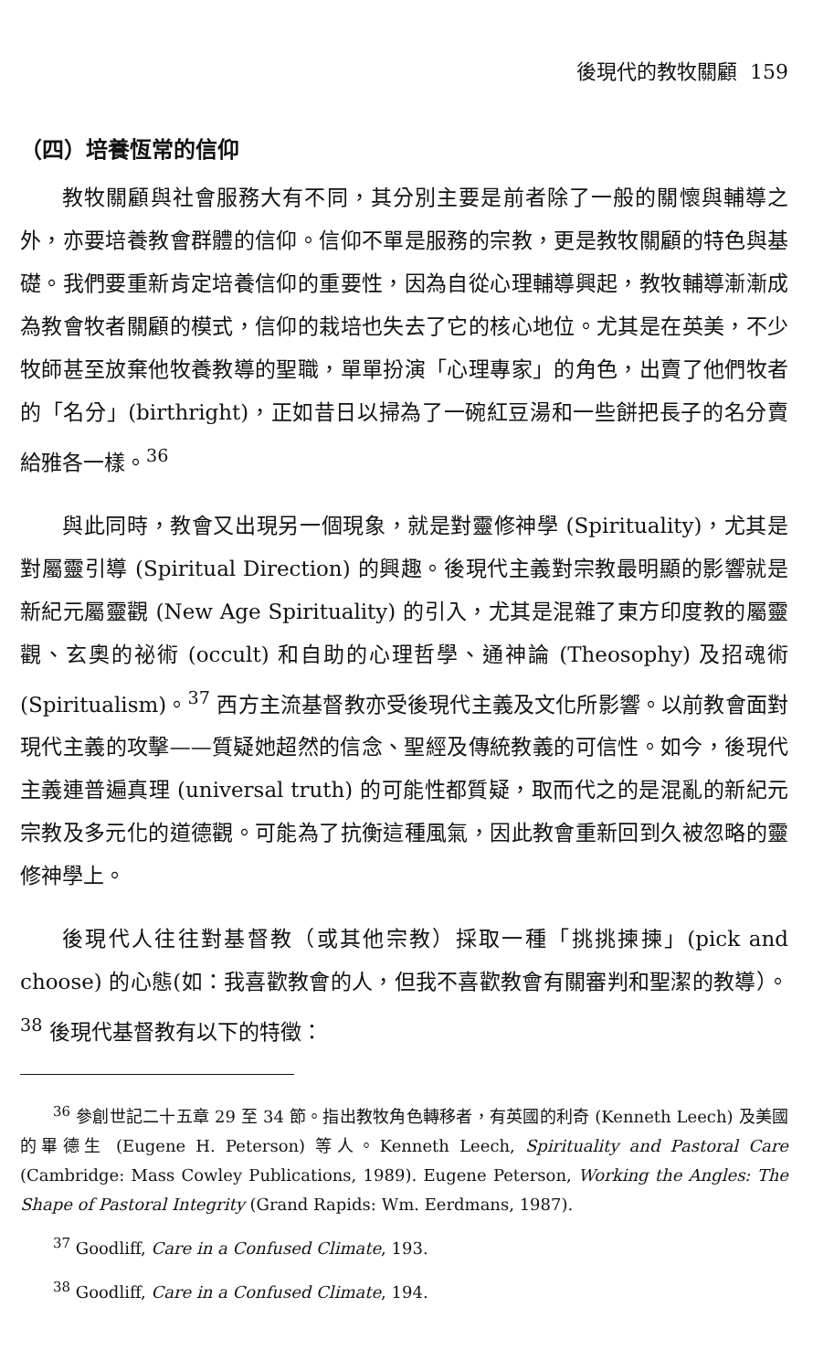後現代的教牧關顧 159
（四）培養恆常的信仰
教牧關顧與社會服務大有不同，其分別主要是前者除了一般的關懷與輔導之外，亦要培養教會群體的信仰。信仰不單是服務的宗教，更是教牧關顧的特色與基礎。我們要重新肯定培養信仰的重要性，因為自從心理輔導興起，教牧輔導漸漸成為教會牧者關顧的模式，信仰的栽培也失去了它的核心地位。尤其是在英美，不少牧師甚至放棄他牧養教導的聖職，單單扮演「心理專家」的角色，出賣了他們牧者的「名分」(birthright)，正如昔日以掃為了一碗紅豆湯和一些餅把長子的名分賣給雅各一樣。<sup>36</sup>
與此同時，教會又出現另一個現象，就是對靈修神學 (Spirituality)，尤其是對屬靈引導 (Spiritual Direction) 的興趣。後現代主義對宗教最明顯的影響就是新紀元屬靈觀 (New Age Spirituality) 的引入，尤其是混雜了東方印度教的屬靈觀、玄奧的祕術 (occult) 和自助的心理哲學、通神論 (Theosophy) 及招魂術 (Spiritualism)。<sup>37</sup> 西方主流基督教亦受後現代主義及文化所影響。以前教會面對現代主義的攻擊——質疑她超然的信念、聖經及傳統教義的可信性。如今，後現代主義連普遍真理 (universal truth) 的可能性都質疑，取而代之的是混亂的新紀元宗教及多元化的道德觀。可能為了抗衡這種風氣，因此教會重新回到久被忽略的靈修神學上。
後現代人往往對基督教（或其他宗教）採取一種「挑挑揀揀」(pick and choose) 的心態(如：我喜歡教會的人，但我不喜歡教會有關審判和聖潔的教導）。<sup>38</sup> 後現代基督教有以下的特徵：
<sup>36</sup> 參創世記二十五章 29 至 34 節。指出教牧角色轉移者，有英國的利奇 (Kenneth Leech) 及美國的畢德生 (Eugene H. Peterson) 等人。Kenneth Leech, Spirituality and Pastoral Care (Cambridge: Mass Cowley Publications, 1989). Eugene Peterson, Working the Angles: The Shape of Pastoral Integrity (Grand Rapids: Wm. Eerdmans, 1987).
<sup>37</sup> Goodliff, Care in a Confused Climate, 193.
<sup>38</sup> Goodliff, Care in a Confused Climate, 194.